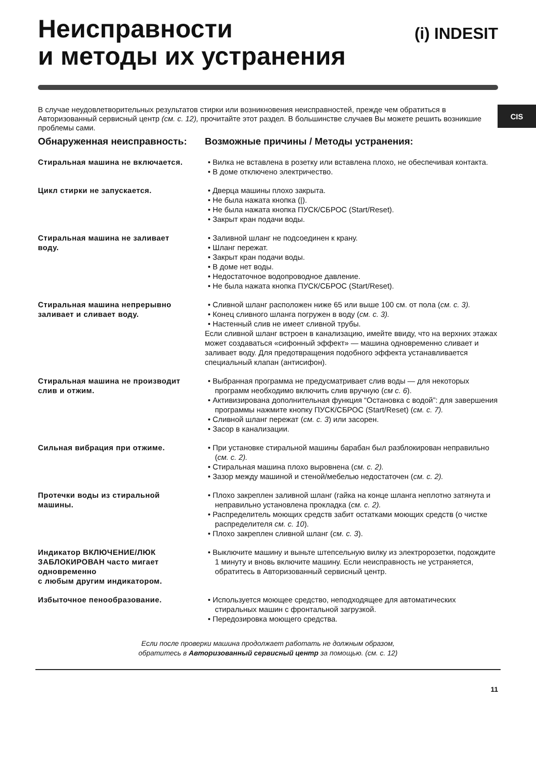CIS
Неисправности
и методы их устранения
(i) INDESIT
В случае неудовлетворительных результатов стирки или возникновения неисправностей, прежде чем обратиться в Авторизованный сервисный центр (см. с. 12), прочитайте этот раздел. В большинстве случаев Вы можете решить возникшие проблемы сами.
Обнаруженная неисправность:
Возможные причины / Методы устранения:
Стиральная машина не включается.
• Вилка не вставлена в розетку или вставлена плохо, не обеспечивая контакта.
• В доме отключено электричество.
Цикл стирки не запускается. • Дверца машины плохо закрыта.
• Не была нажата кнопка (|).
• Не была нажата кнопка ПУСК/СБРОС (Start/Reset).
• Закрыт кран подачи воды.
Стиральная машина не заливает воду.
• Заливной шланг не подсоединен к крану.
• Шланг пережат.
• Закрыт кран подачи воды.
• В доме нет воды.
• Недостаточное водопроводное давление.
• Не была нажата кнопка ПУСК/СБРОС (Start/Reset).
Стиральная машина непрерывно заливает и сливает воду.
• Сливной шланг расположен ниже 65 или выше 100 см. от пола (см. с. 3).
• Конец сливного шланга погружен в воду (см. с. 3).
• Настенный слив не имеет сливной трубы.
Если сливной шланг встроен в канализацию, имейте ввиду, что на верхних этажах может создаваться «сифонный эффект» — машина одновременно сливает и заливает воду. Для предотвращения подобного эффекта устанавливается специальный клапан (антисифон).
Стиральная машина не производит слив и отжим.
• Выбранная программа не предусматривает слив воды — для некоторых программ необходимо включить слив вручную (см с. 6).
• Активизирована дополнительная функция “Остановка с водой”: для завершения программы нажмите кнопку ПУСК/СБРОС (Start/Reset) (см. с. 7).
• Сливной шланг пережат (см. с. 3) или засорен.
• Засор в канализации.
Сильная вибрация при отжиме. • При установке стиральной машины барабан был разблокирован неправильно (см. с. 2).
• Стиральная машина плохо выровнена (см. с. 2).
• Зазор между машиной и стеной/мебелью недостаточен (см. с. 2).
Протечки воды из стиральной машины.
• Плохо закреплен заливной шланг (гайка на конце шланга неплотно затянута и неправильно установлена прокладка (см. с. 2).
• Распределитель моющих средств забит остатками моющих средств (о чистке распределителя см. с. 10).
• Плохо закреплен сливной шланг (см. с. 3).
Индикатор ВКЛЮЧЕНИЕ/ЛЮК ЗАБЛОКИРОВАН часто мигает одновременно
с любым другим индикатором.
• Выключите машину и выньте штепсельную вилку из электророзетки, подождите 1 минуту и вновь включите машину. Если неисправность не устраняется, обратитесь в Авторизованный сервисный центр.
Избыточное пенообразование. • Используется моющее средство, неподходящее для автоматических стиральных машин с фронтальной загрузкой.
• Передозировка моющего средства.
Если после проверки машина продолжает работать не должным образом,
обратитесь в Авторизованный сервисный центр за помощью. (см. с. 12)
11